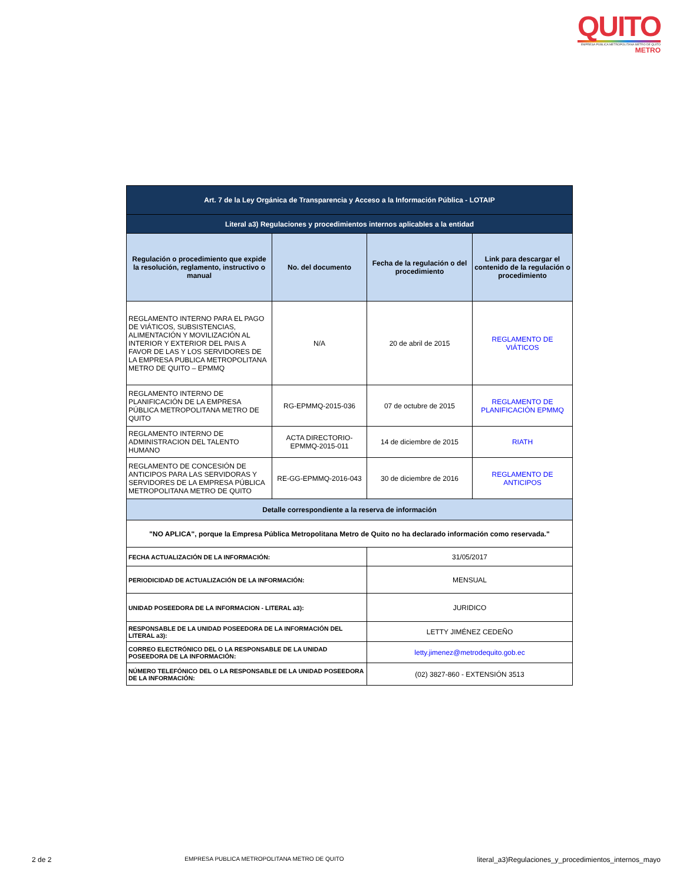QUITO
EMPRESA PÚBLICA METROPOLITANA METRO DE QUITO
METRO
| Art. 7 de la Ley Orgánica de Transparencia y Acceso a la Información Pública - LOTAIP | | | |
| Literal a3) Regulaciones y procedimientos internos aplicables a la entidad | | | |
| Regulación o procedimiento que expide la resolución, reglamento, instructivo o manual | No. del documento | Fecha de la regulación o del procedimiento | Link para descargar el contenido de la regulación o procedimiento |
| REGLAMENTO INTERNO PARA EL PAGO DE VIÁTICOS, SUBSISTENCIAS, ALIMENTACIÓN Y MOVILIZACIÓN AL INTERIOR Y EXTERIOR DEL PAIS A FAVOR DE LAS Y LOS SERVIDORES DE LA EMPRESA PUBLICA METROPOLITANA METRO DE QUITO – EPMMQ | N/A | 20 de abril de 2015 | REGLAMENTO DE VIÁTICOS |
| REGLAMENTO INTERNO DE PLANIFICACIÓN DE LA EMPRESA PÚBLICA METROPOLITANA METRO DE QUITO | RG-EPMMQ-2015-036 | 07 de octubre de 2015 | REGLAMENTO DE PLANIFICACIÓN EPMMQ |
| REGLAMENTO INTERNO DE ADMINISTRACION DEL TALENTO HUMANO | ACTA DIRECTORIO-EPMMQ-2015-011 | 14 de diciembre de 2015 | RIATH |
| REGLAMENTO DE CONCESIÓN DE ANTICIPOS PARA LAS SERVIDORAS Y SERVIDORES DE LA EMPRESA PÚBLICA METROPOLITANA METRO DE QUITO | RE-GG-EPMMQ-2016-043 | 30 de diciembre de 2016 | REGLAMENTO DE ANTICIPOS |
| Detalle correspondiente a la reserva de información | | | |
| "NO APLICA", porque la Empresa Pública Metropolitana Metro de Quito no ha declarado información como reservada." | | | |
| FECHA ACTUALIZACIÓN DE LA INFORMACIÓN: | | 31/05/2017 | |
| PERIODICIDAD DE ACTUALIZACIÓN DE LA INFORMACIÓN: | | MENSUAL | |
| UNIDAD POSEEDORA DE LA INFORMACION - LITERAL a3): | | JURIDICO | |
| RESPONSABLE DE LA UNIDAD POSEEDORA DE LA INFORMACIÓN DEL LITERAL a3): | | LETTY JIMÉNEZ CEDEÑO | |
| CORREO ELECTRÓNICO DEL O LA RESPONSABLE DE LA UNIDAD POSEEDORA DE LA INFORMACIÓN: | | letty.jimenez@metrodequito.gob.ec | |
| NÚMERO TELEFÓNICO DEL O LA RESPONSABLE DE LA UNIDAD POSEEDORA DE LA INFORMACIÓN: | | (02) 3827-860 - EXTENSIÓN 3513 | |
2 de 2 EMPRESA PUBLICA METROPOLITANA METRO DE QUITO literal_a3)Regulaciones_y_procedimientos_internos_mayo